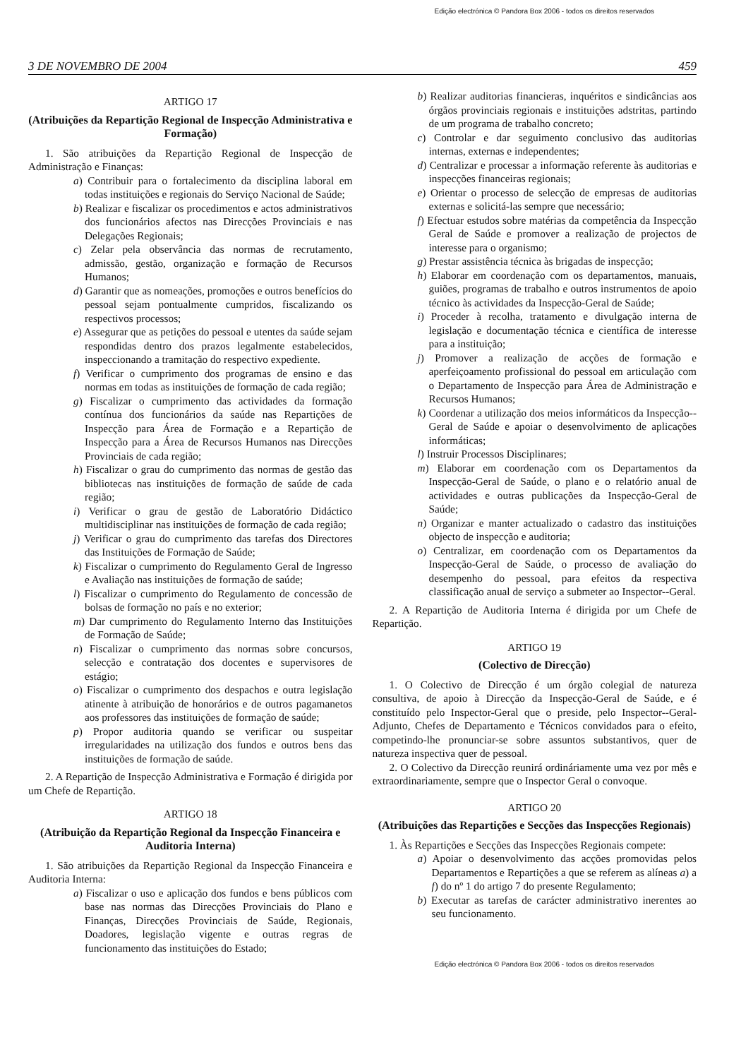Edição electrónica © Pandora Box 2006 - todos os direitos reservados
3 DE NOVEMBRO DE 2004 459
ARTIGO 17
(Atribuições da Repartição Regional de Inspecção Administrativa e Formação)
1. São atribuições da Repartição Regional de Inspecção de Administração e Finanças:
a) Contribuir para o fortalecimento da disciplina laboral em todas instituições e regionais do Serviço Nacional de Saúde;
b) Realizar e fiscalizar os procedimentos e actos administrativos dos funcionários afectos nas Direcções Provinciais e nas Delegações Regionais;
c) Zelar pela observância das normas de recrutamento, admissão, gestão, organização e formação de Recursos Humanos;
d) Garantir que as nomeações, promoções e outros benefícios do pessoal sejam pontualmente cumpridos, fiscalizando os respectivos processos;
e) Assegurar que as petições do pessoal e utentes da saúde sejam respondidas dentro dos prazos legalmente estabelecidos, inspeccionando a tramitação do respectivo expediente.
f) Verificar o cumprimento dos programas de ensino e das normas em todas as instituições de formação de cada região;
g) Fiscalizar o cumprimento das actividades da formação contínua dos funcionários da saúde nas Repartições de Inspecção para Área de Formação e a Repartição de Inspecção para a Área de Recursos Humanos nas Direcções Provinciais de cada região;
h) Fiscalizar o grau do cumprimento das normas de gestão das bibliotecas nas instituições de formação de saúde de cada região;
i) Verificar o grau de gestão de Laboratório Didáctico multidisciplinar nas instituições de formação de cada região;
j) Verificar o grau do cumprimento das tarefas dos Directores das Instituições de Formação de Saúde;
k) Fiscalizar o cumprimento do Regulamento Geral de Ingresso e Avaliação nas instituições de formação de saúde;
l) Fiscalizar o cumprimento do Regulamento de concessão de bolsas de formação no país e no exterior;
m) Dar cumprimento do Regulamento Interno das Instituições de Formação de Saúde;
n) Fiscalizar o cumprimento das normas sobre concursos, selecção e contratação dos docentes e supervisores de estágio;
o) Fiscalizar o cumprimento dos despachos e outra legislação atinente à atribuição de honorários e de outros pagamanetos aos professores das instituições de formação de saúde;
p) Propor auditoria quando se verificar ou suspeitar irregularidades na utilização dos fundos e outros bens das instituições de formação de saúde.
2. A Repartição de Inspecção Administrativa e Formação é dirigida por um Chefe de Repartição.
ARTIGO 18
(Atribuição da Repartição Regional da Inspecção Financeira e Auditoria Interna)
1. São atribuições da Repartição Regional da Inspecção Financeira e Auditoria Interna:
a) Fiscalizar o uso e aplicação dos fundos e bens públicos com base nas normas das Direcções Provinciais do Plano e Finanças, Direcções Provinciais de Saúde, Regionais, Doadores, legislação vigente e outras regras de funcionamento das instituições do Estado;
b) Realizar auditorias financieras, inquéritos e sindicâncias aos órgãos provinciais regionais e instituições adstritas, partindo de um programa de trabalho concreto;
c) Controlar e dar seguimento conclusivo das auditorias internas, externas e independentes;
d) Centralizar e processar a informação referente às auditorias e inspecções financeiras regionais;
e) Orientar o processo de selecção de empresas de auditorias externas e solicitá-las sempre que necessário;
f) Efectuar estudos sobre matérias da competência da Inspecção Geral de Saúde e promover a realização de projectos de interesse para o organismo;
g) Prestar assistência técnica às brigadas de inspecção;
h) Elaborar em coordenação com os departamentos, manuais, guiões, programas de trabalho e outros instrumentos de apoio técnico às actividades da Inspecção-Geral de Saúde;
i) Proceder à recolha, tratamento e divulgação interna de legislação e documentação técnica e científica de interesse para a instituição;
j) Promover a realização de acções de formação e aperfeiçoamento profissional do pessoal em articulação com o Departamento de Inspecção para Área de Administração e Recursos Humanos;
k) Coordenar a utilização dos meios informáticos da Inspecção--Geral de Saúde e apoiar o desenvolvimento de aplicações informáticas;
l) Instruir Processos Disciplinares;
m) Elaborar em coordenação com os Departamentos da Inspecção-Geral de Saúde, o plano e o relatório anual de actividades e outras publicações da Inspecção-Geral de Saúde;
n) Organizar e manter actualizado o cadastro das instituições objecto de inspecção e auditoria;
o) Centralizar, em coordenação com os Departamentos da Inspecção-Geral de Saúde, o processo de avaliação do desempenho do pessoal, para efeitos da respectiva classificação anual de serviço a submeter ao Inspector--Geral.
2. A Repartição de Auditoria Interna é dirigida por um Chefe de Repartição.
ARTIGO 19
(Colectivo de Direcção)
1. O Colectivo de Direcção é um órgão colegial de natureza consultiva, de apoio à Direcção da Inspecção-Geral de Saúde, e é constituído pelo Inspector-Geral que o preside, pelo Inspector--Geral-Adjunto, Chefes de Departamento e Técnicos convidados para o efeito, competindo-lhe pronunciar-se sobre assuntos substantivos, quer de natureza inspectiva quer de pessoal.
2. O Colectivo da Direcção reunirá ordináriamente uma vez por mês e extraordinariamente, sempre que o Inspector Geral o convoque.
ARTIGO 20
(Atribuições das Repartições e Secções das Inspecções Regionais)
1. Às Repartições e Secções das Inspecções Regionais compete:
a) Apoiar o desenvolvimento das acções promovidas pelos Departamentos e Repartições a que se referem as alíneas a) a f) do nº 1 do artigo 7 do presente Regulamento;
b) Executar as tarefas de carácter administrativo inerentes ao seu funcionamento.
Edição electrónica © Pandora Box 2006 - todos os direitos reservados